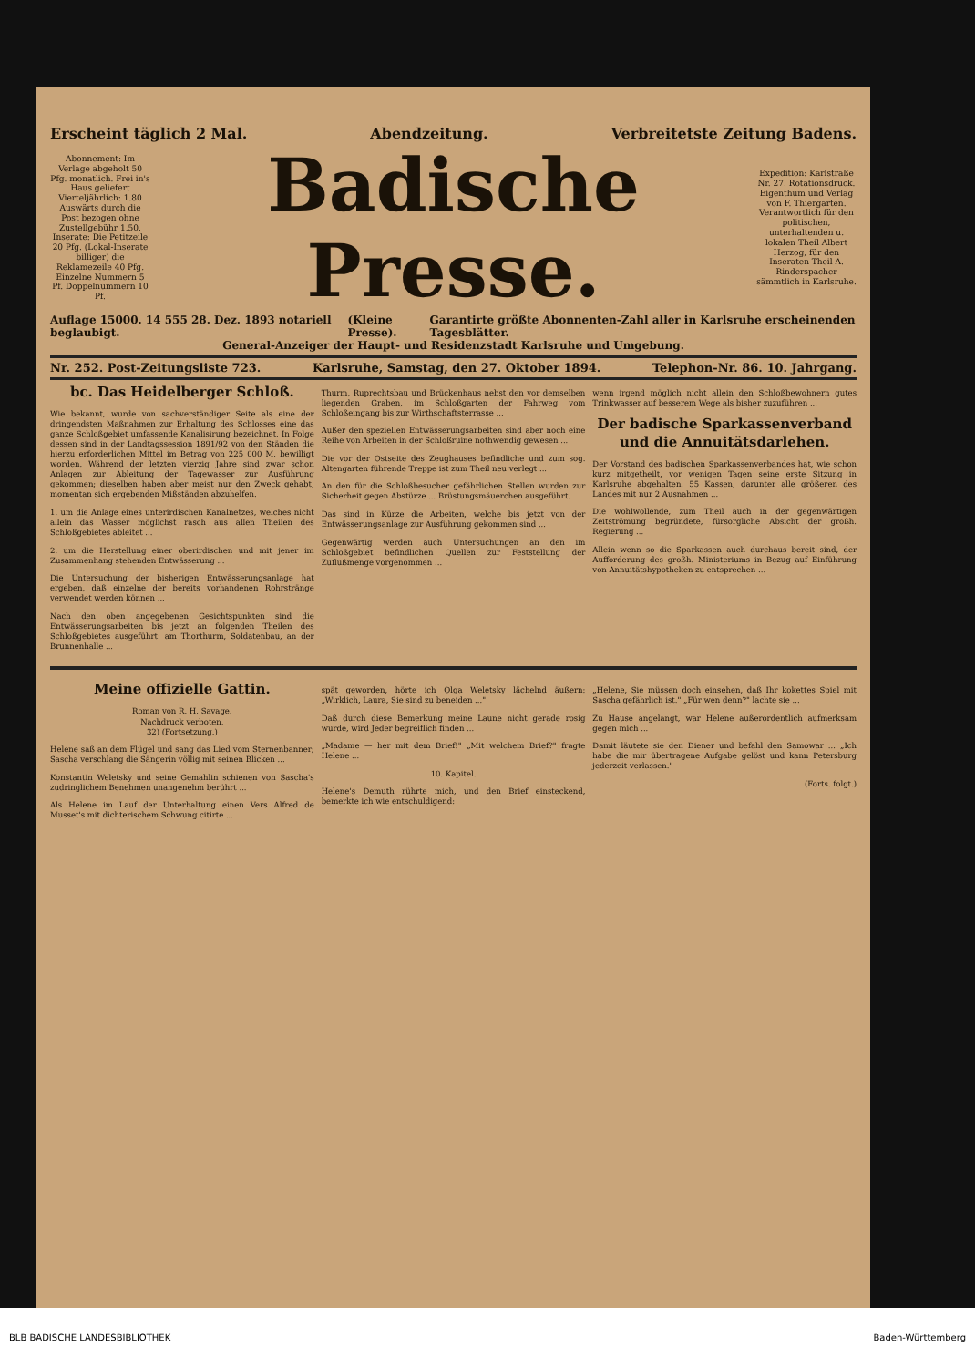Erscheint täglich 2 Mal. Abendzeitung. Verbreitetste Zeitung Badens.
Abonnement: Im Verlage abgeholt 50 Pfg. monatlich. Frei in's Haus geliefert Vierteljährlich: 1.80 Auswärts durch die Post bezogen ohne Zustellgebühr 1.50. Inserate: Die Petitzeile 20 Pfg. (Lokal-Inserate billiger) die Reklamezeile 40 Pfg. Einzelne Nummern 5 Pf. Doppelnummern 10 Pf.
Badische Presse.
Expedition: Karlstraße Nr. 27. Rotationsdruck. Eigenthum und Verlag von F. Thiergarten. Verantwortlich für den politischen, unterhaltenden u. lokalen Theil Albert Herzog, für den Inseraten-Theil A. Rinderspacher sämmtlich in Karlsruhe.
Auflage 15000. 14 555 28. Dez. 1893 notariell beglaubigt. (Kleine Presse). Garantirte größte Abonnenten-Zahl aller in Karlsruhe erscheinenden Tagesblätter.
General-Anzeiger der Haupt- und Residenzstadt Karlsruhe und Umgebung.
Nr. 252. Post-Zeitungsliste 723. Karlsruhe, Samstag, den 27. Oktober 1894. Telephon-Nr. 86. 10. Jahrgang.
bc. Das Heidelberger Schloß.
Wie bekannt, wurde von sachverständiger Seite als eine der dringendsten Maßnahmen zur Erhaltung des Schlosses eine das ganze Schloßgebiet umfassende Kanalisirung bezeichnet. In Folge dessen sind in der Landtagssession 1891/92 von den Ständen die hierzu erforderlichen Mittel im Betrag von 225 000 M. bewilligt worden. Während der letzten vierzig Jahre sind zwar schon Anlagen zur Ableitung der Tagewasser zur Ausführung gekommen; dieselben haben aber meist nur den Zweck gehabt, momentan sich ergebenden Mißständen abzuhelfen.
1. um die Anlage eines unterirdischen Kanalnetzes, welches nicht allein das Wasser möglichst rasch aus allen Theilen des Schloßgebietes ableitet ...
2. um die Herstellung einer oberirdischen und mit jener im Zusammenhang stehenden Entwässerung ...
Die Untersuchung der bisherigen Entwässerungsanlage hat ergeben, daß einzelne der bereits vorhandenen Rohrstränge verwendet werden können ...
Nach den oben angegebenen Gesichtspunkten sind die Entwässerungsarbeiten bis jetzt an folgenden Theilen des Schloßgebietes ausgeführt: am Thorthurm, Soldatenbau, an der Brunnenhalle ...
Thurm, Ruprechtsbau und Brückenhaus nebst den vor demselben liegenden Graben, im Schloßgarten der Fahrweg vom Schloßeingang bis zur Wirthschaftsterrasse ...
Außer den speziellen Entwässerungsarbeiten sind aber noch eine Reihe von Arbeiten in der Schloßruine nothwendig gewesen ...
Die vor der Ostseite des Zeughauses befindliche und zum sog. Altengarten führende Treppe ist zum Theil neu verlegt ...
An den für die Schloßbesucher gefährlichen Stellen wurden zur Sicherheit gegen Abstürze ... Brüstungsmäuerchen ausgeführt.
Das sind in Kürze die Arbeiten, welche bis jetzt von der Entwässerungsanlage zur Ausführung gekommen sind ...
Gegenwärtig werden auch Untersuchungen an den im Schloßgebiet befindlichen Quellen zur Feststellung der Zuflußmenge vorgenommen ...
wenn irgend möglich nicht allein den Schloßbewohnern gutes Trinkwasser auf besserem Wege als bisher zuzuführen ...
Der badische Sparkassenverband und die Annuitätsdarlehen.
Der Vorstand des badischen Sparkassenverbandes hat, wie schon kurz mitgetheilt, vor wenigen Tagen seine erste Sitzung in Karlsruhe abgehalten. 55 Kassen, darunter alle größeren des Landes mit nur 2 Ausnahmen ...
Die wohlwollende, zum Theil auch in der gegenwärtigen Zeitströmung begründete, fürsorgliche Absicht der großh. Regierung ...
Allein wenn so die Sparkassen auch durchaus bereit sind, der Aufforderung des großh. Ministeriums in Bezug auf Einführung von Annuitätshypotheken zu entsprechen ...
Meine offizielle Gattin.
Roman von R. H. Savage.
Nachdruck verboten.
32) (Fortsetzung.)
Helene saß an dem Flügel und sang das Lied vom Sternenbanner; Sascha verschlang die Sängerin völlig mit seinen Blicken ...
Konstantin Weletsky und seine Gemahlin schienen von Sascha's zudringlichem Benehmen unangenehm berührt ...
Als Helene im Lauf der Unterhaltung einen Vers Alfred de Musset's mit dichterischem Schwung citirte ...
spät geworden, hörte ich Olga Weletsky lächelnd äußern: „Wirklich, Laura, Sie sind zu beneiden ..."
Daß durch diese Bemerkung meine Laune nicht gerade rosig wurde, wird Jeder begreiflich finden ...
„Madame — her mit dem Brief!" „Mit welchem Brief?" fragte Helene ...
10. Kapitel.
Helene's Demuth rührte mich, und den Brief einsteckend, bemerkte ich wie entschuldigend:
„Helene, Sie müssen doch einsehen, daß Ihr kokettes Spiel mit Sascha gefährlich ist." „Für wen denn?" lachte sie ...
Zu Hause angelangt, war Helene außerordentlich aufmerksam gegen mich ...
Damit läutete sie den Diener und befahl den Samowar ... „Ich habe die mir übertragene Aufgabe gelöst und kann Petersburg jederzeit verlassen."
(Forts. folgt.)
BLB BADISCHE LANDESBIBLIOTHEK Baden-Württemberg